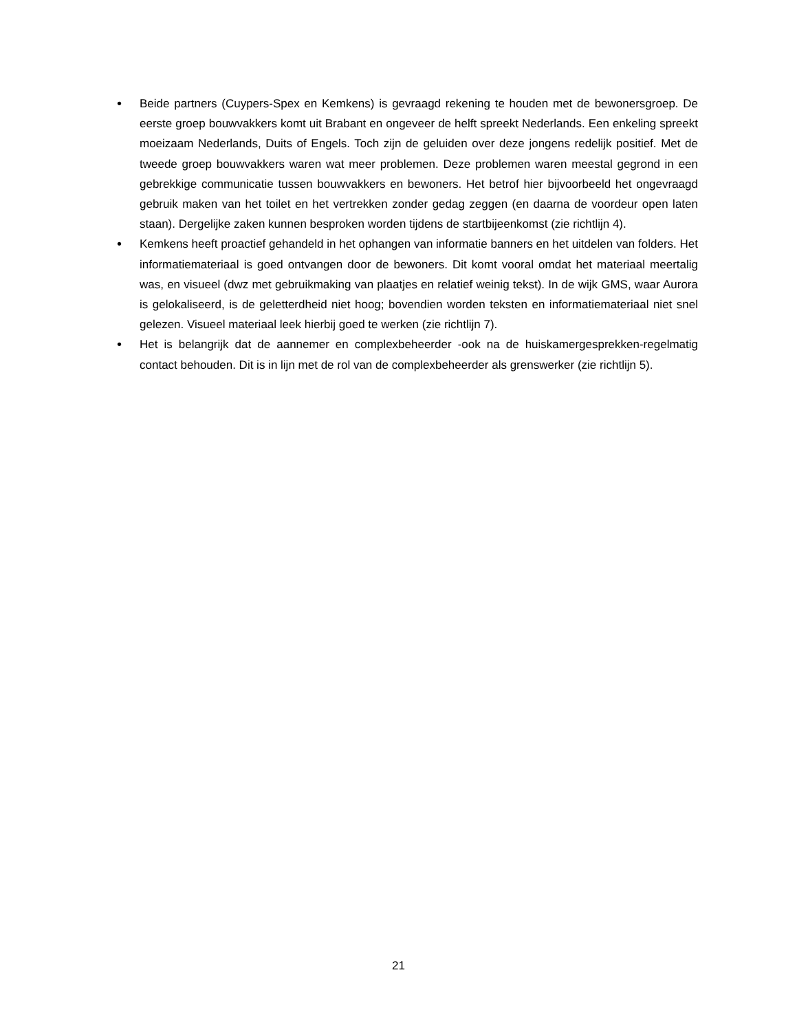• Beide partners (Cuypers-Spex en Kemkens) is gevraagd rekening te houden met de bewonersgroep. De eerste groep bouwvakkers komt uit Brabant en ongeveer de helft spreekt Nederlands. Een enkeling spreekt moeizaam Nederlands, Duits of Engels. Toch zijn de geluiden over deze jongens redelijk positief. Met de tweede groep bouwvakkers waren wat meer problemen. Deze problemen waren meestal gegrond in een gebrekkige communicatie tussen bouwvakkers en bewoners. Het betrof hier bijvoorbeeld het ongevraagd gebruik maken van het toilet en het vertrekken zonder gedag zeggen (en daarna de voordeur open laten staan). Dergelijke zaken kunnen besproken worden tijdens de startbijeenkomst (zie richtlijn 4).
• Kemkens heeft proactief gehandeld in het ophangen van informatie banners en het uitdelen van folders. Het informatiemateriaal is goed ontvangen door de bewoners. Dit komt vooral omdat het materiaal meertalig was, en visueel (dwz met gebruikmaking van plaatjes en relatief weinig tekst). In de wijk GMS, waar Aurora is gelokaliseerd, is de geletterdheid niet hoog; bovendien worden teksten en informatiemateriaal niet snel gelezen. Visueel materiaal leek hierbij goed te werken (zie richtlijn 7).
• Het is belangrijk dat de aannemer en complexbeheerder -ook na de huiskamergesprekken-regelmatig contact behouden. Dit is in lijn met de rol van de complexbeheerder als grenswerker (zie richtlijn 5).
21